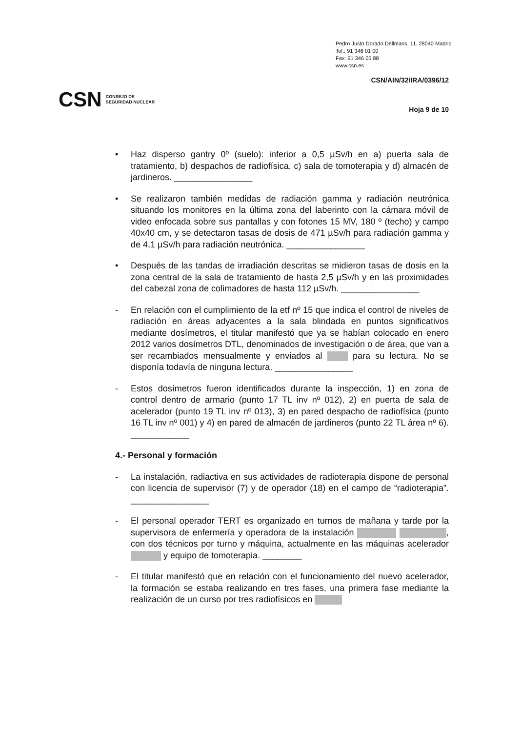Pedro Justo Dorado Dellmans, 11. 28040 Madrid
Tel.: 91 346 01 00
Fax: 91 346 05 88
www.csn.es
CSN/AIN/32/IRA/0396/12
CSN CONSEJO DE
SEGURIDAD NUCLEAR
Hoja 9 de 10
• Haz disperso gantry 0º (suelo): inferior a 0,5 µSv/h en a) puerta sala de tratamiento, b) despachos de radiofísica, c) sala de tomoterapia y d) almacén de jardineros. ________________
• Se realizaron también medidas de radiación gamma y radiación neutrónica situando los monitores en la última zona del laberinto con la cámara móvil de video enfocada sobre sus pantallas y con fotones 15 MV, 180 º (techo) y campo 40x40 cm, y se detectaron tasas de dosis de 471 µSv/h para radiación gamma y de 4,1 µSv/h para radiación neutrónica. ________________
• Después de las tandas de irradiación descritas se midieron tasas de dosis en la zona central de la sala de tratamiento de hasta 2,5 µSv/h y en las proximidades del cabezal zona de colimadores de hasta 112 µSv/h. ________________
- En relación con el cumplimiento de la etf nº 15 que indica el control de niveles de radiación en áreas adyacentes a la sala blindada en puntos significativos mediante dosímetros, el titular manifestó que ya se habían colocado en enero 2012 varios dosímetros DTL, denominados de investigación o de área, que van a ser recambiados mensualmente y enviados al para su lectura. No se disponía todavía de ninguna lectura. ________________
- Estos dosímetros fueron identificados durante la inspección, 1) en zona de control dentro de armario (punto 17 TL inv nº 012), 2) en puerta de sala de acelerador (punto 19 TL inv nº 013), 3) en pared despacho de radiofísica (punto 16 TL inv nº 001) y 4) en pared de almacén de jardineros (punto 22 TL área nº 6). ____________
4.- Personal y formación
- La instalación, radiactiva en sus actividades de radioterapia dispone de personal con licencia de supervisor (7) y de operador (18) en el campo de “radioterapia”. ________________
- El personal operador TERT es organizado en turnos de mañana y tarde por la supervisora de enfermería y operadora de la instalación , con dos técnicos por turno y máquina, actualmente en las máquinas acelerador y equipo de tomoterapia. ________
- El titular manifestó que en relación con el funcionamiento del nuevo acelerador, la formación se estaba realizando en tres fases, una primera fase mediante la realización de un curso por tres radiofísicos en